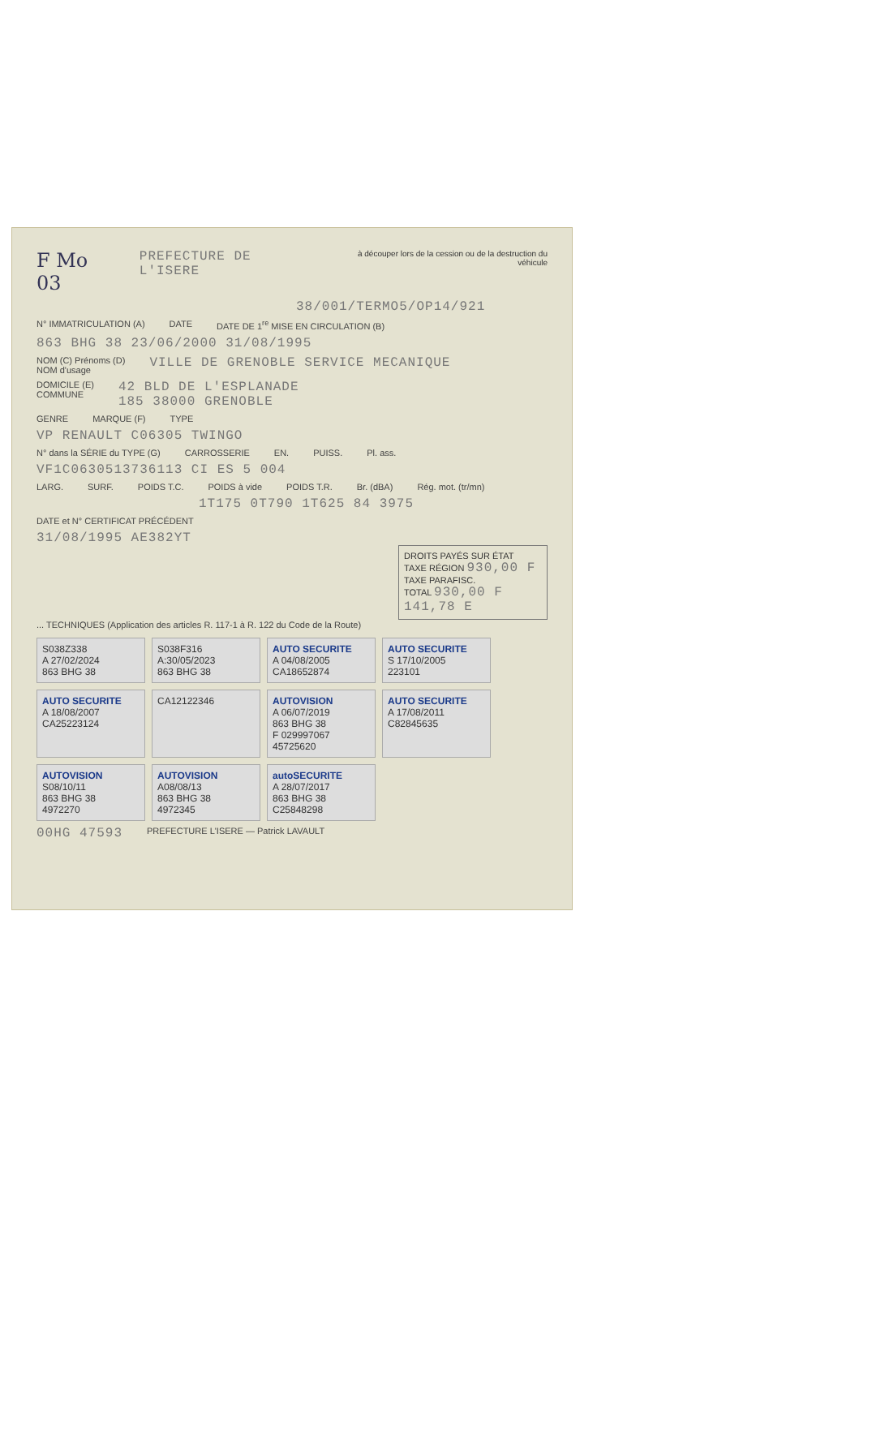F Mo 03 PREFECTURE DE L'ISERE à découper lors de la cession ou de la destruction du véhicule
38/001/TERMO5/OP14/921
N° IMMATRICULATION (A) DATE DATE DE 1<sup>re</sup> MISE EN CIRCULATION (B)
863 BHG 38 23/06/2000 31/08/1995
NOM (C) Prénoms (D)
NOM d'usage VILLE DE GRENOBLE SERVICE MECANIQUE
DOMICILE (E)
COMMUNE 42 BLD DE L'ESPLANADE
185 38000 GRENOBLE
GENRE MARQUE (F) TYPE
VP RENAULT C06305 TWINGO
N° dans la SÉRIE du TYPE (G) CARROSSERIE EN. PUISS. Pl. ass.
VF1C0630513736113 CI ES 5 004
LARG. SURF. POIDS T.C. POIDS à vide POIDS T.R. Br. (dBA) Rég. mot. (tr/mn)
1T175 0T790 1T625 84 3975
DATE et N° CERTIFICAT PRÉCÉDENT
31/08/1995 AE382YT
DROITS PAYÉS SUR ÉTAT
TAXE RÉGION 930,00 F
TAXE PARAFISC.
TOTAL 930,00 F 141,78 E
... TECHNIQUES (Application des articles R. 117-1 à R. 122 du Code de la Route)
S038Z338
A 27/02/2024
863 BHG 38
S038F316
A:30/05/2023
863 BHG 38
AUTO SECURITE
A 04/08/2005
CA18652874
AUTO SECURITE
S 17/10/2005
223101
AUTO SECURITE
A 18/08/2007
CA25223124
CA12122346
AUTOVISION
A 06/07/2019
863 BHG 38
F 029997067
45725620
AUTO SECURITE
A 17/08/2011
C82845635
AUTOVISION
S08/10/11
863 BHG 38
4972270
AUTOVISION
A08/08/13
863 BHG 38
4972345
autoSECURITE
A 28/07/2017
863 BHG 38
C25848298
00HG 47593 PREFECTURE L'ISERE — Patrick LAVAULT